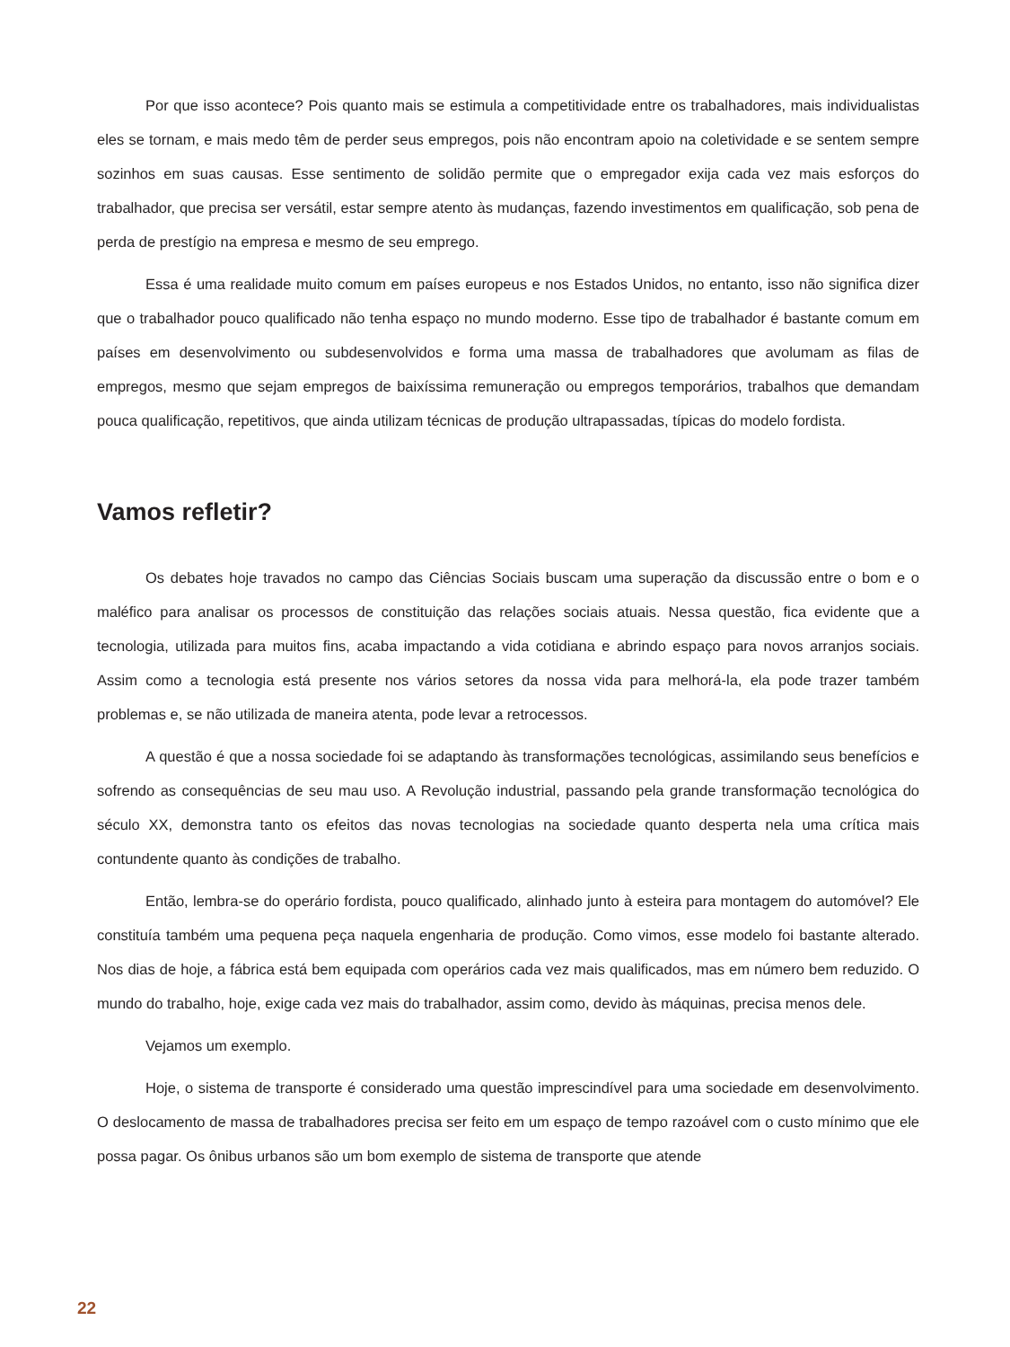Por que isso acontece? Pois quanto mais se estimula a competitividade entre os trabalhadores, mais individualistas eles se tornam, e mais medo têm de perder seus empregos, pois não encontram apoio na coletividade e se sentem sempre sozinhos em suas causas. Esse sentimento de solidão permite que o empregador exija cada vez mais esforços do trabalhador, que precisa ser versátil, estar sempre atento às mudanças, fazendo investimentos em qualificação, sob pena de perda de prestígio na empresa e mesmo de seu emprego.
Essa é uma realidade muito comum em países europeus e nos Estados Unidos, no entanto, isso não significa dizer que o trabalhador pouco qualificado não tenha espaço no mundo moderno. Esse tipo de trabalhador é bastante comum em países em desenvolvimento ou subdesenvolvidos e forma uma massa de trabalhadores que avolumam as filas de empregos, mesmo que sejam empregos de baixíssima remuneração ou empregos temporários, trabalhos que demandam pouca qualificação, repetitivos, que ainda utilizam técnicas de produção ultrapassadas, típicas do modelo fordista.
Vamos refletir?
Os debates hoje travados no campo das Ciências Sociais buscam uma superação da discussão entre o bom e o maléfico para analisar os processos de constituição das relações sociais atuais. Nessa questão, fica evidente que a tecnologia, utilizada para muitos fins, acaba impactando a vida cotidiana e abrindo espaço para novos arranjos sociais. Assim como a tecnologia está presente nos vários setores da nossa vida para melhorá-la, ela pode trazer também problemas e, se não utilizada de maneira atenta, pode levar a retrocessos.
A questão é que a nossa sociedade foi se adaptando às transformações tecnológicas, assimilando seus benefícios e sofrendo as consequências de seu mau uso. A Revolução industrial, passando pela grande transformação tecnológica do século XX, demonstra tanto os efeitos das novas tecnologias na sociedade quanto desperta nela uma crítica mais contundente quanto às condições de trabalho.
Então, lembra-se do operário fordista, pouco qualificado, alinhado junto à esteira para montagem do automóvel? Ele constituía também uma pequena peça naquela engenharia de produção. Como vimos, esse modelo foi bastante alterado. Nos dias de hoje, a fábrica está bem equipada com operários cada vez mais qualificados, mas em número bem reduzido. O mundo do trabalho, hoje, exige cada vez mais do trabalhador, assim como, devido às máquinas, precisa menos dele.
Vejamos um exemplo.
Hoje, o sistema de transporte é considerado uma questão imprescindível para uma sociedade em desenvolvimento. O deslocamento de massa de trabalhadores precisa ser feito em um espaço de tempo razoável com o custo mínimo que ele possa pagar. Os ônibus urbanos são um bom exemplo de sistema de transporte que atende
22